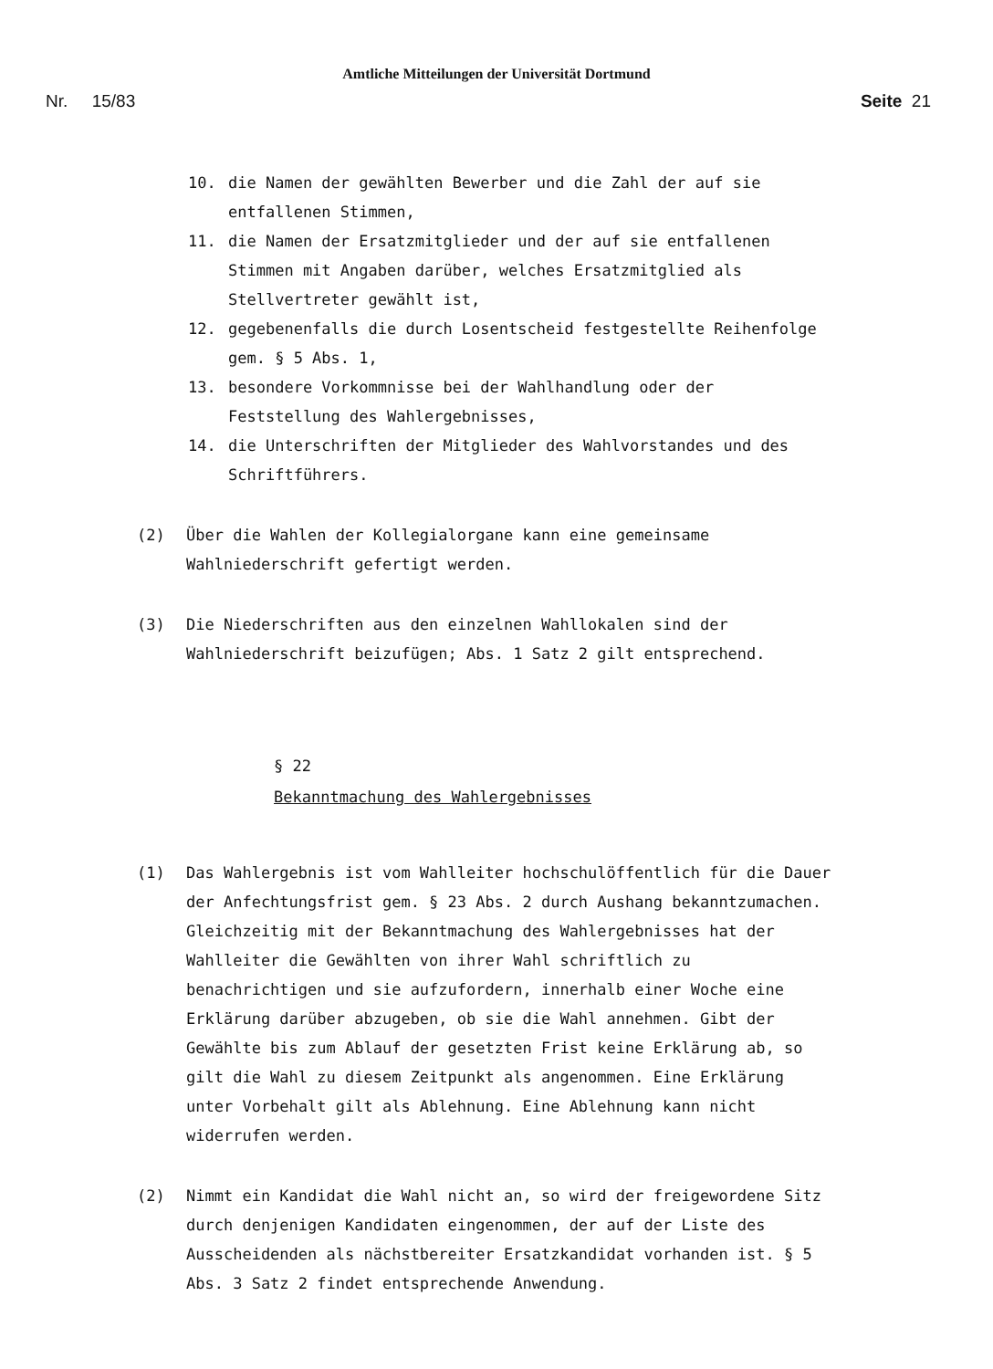Amtliche Mitteilungen der Universität Dortmund
Nr. 15/83 Seite 21
10. die Namen der gewählten Bewerber und die Zahl der auf sie entfallenen Stimmen,
11. die Namen der Ersatzmitglieder und der auf sie entfallenen Stimmen mit Angaben darüber, welches Ersatzmitglied als Stellvertreter gewählt ist,
12. gegebenenfalls die durch Losentscheid festgestellte Reihenfolge gem. § 5 Abs. 1,
13. besondere Vorkommnisse bei der Wahlhandlung oder der Feststellung des Wahlergebnisses,
14. die Unterschriften der Mitglieder des Wahlvorstandes und des Schriftführers.
(2) Über die Wahlen der Kollegialorgane kann eine gemeinsame Wahlniederschrift gefertigt werden.
(3) Die Niederschriften aus den einzelnen Wahllokalen sind der Wahlniederschrift beizufügen; Abs. 1 Satz 2 gilt entsprechend.
§ 22
Bekanntmachung des Wahlergebnisses
(1) Das Wahlergebnis ist vom Wahlleiter hochschulöffentlich für die Dauer der Anfechtungsfrist gem. § 23 Abs. 2 durch Aushang bekanntzumachen. Gleichzeitig mit der Bekanntmachung des Wahlergebnisses hat der Wahlleiter die Gewählten von ihrer Wahl schriftlich zu benachrichtigen und sie aufzufordern, innerhalb einer Woche eine Erklärung darüber abzugeben, ob sie die Wahl annehmen. Gibt der Gewählte bis zum Ablauf der gesetzten Frist keine Erklärung ab, so gilt die Wahl zu diesem Zeitpunkt als angenommen. Eine Erklärung unter Vorbehalt gilt als Ablehnung. Eine Ablehnung kann nicht widerrufen werden.
(2) Nimmt ein Kandidat die Wahl nicht an, so wird der freigewordene Sitz durch denjenigen Kandidaten eingenommen, der auf der Liste des Ausscheidenden als nächstbereiter Ersatzkandidat vorhanden ist. § 5 Abs. 3 Satz 2 findet entsprechende Anwendung.